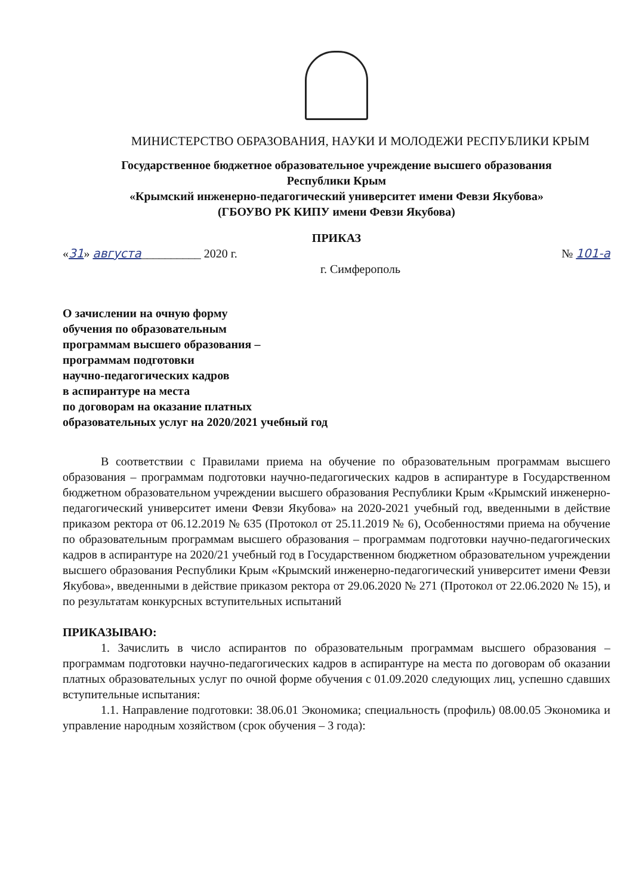МИНИСТЕРСТВО ОБРАЗОВАНИЯ, НАУКИ И МОЛОДЕЖИ РЕСПУБЛИКИ КРЫМ
Государственное бюджетное образовательное учреждение высшего образования
Республики Крым
«Крымский инженерно-педагогический университет имени Февзи Якубова»
(ГБОУВО РК КИПУ имени Февзи Якубова)
ПРИКАЗ
«31» августа__________ 2020 г. № 101-а
г. Симферополь
О зачислении на очную форму
обучения по образовательным
программам высшего образования –
программам подготовки
научно-педагогических кадров
в аспирантуре на места
по договорам на оказание платных
образовательных услуг на 2020/2021 учебный год
В соответствии с Правилами приема на обучение по образовательным программам высшего образования – программам подготовки научно-педагогических кадров в аспирантуре в Государственном бюджетном образовательном учреждении высшего образования Республики Крым «Крымский инженерно-педагогический университет имени Февзи Якубова» на 2020-2021 учебный год, введенными в действие приказом ректора от 06.12.2019 № 635 (Протокол от 25.11.2019 № 6), Особенностями приема на обучение по образовательным программам высшего образования – программам подготовки научно-педагогических кадров в аспирантуре на 2020/21 учебный год в Государственном бюджетном образовательном учреждении высшего образования Республики Крым «Крымский инженерно-педагогический университет имени Февзи Якубова», введенными в действие приказом ректора от 29.06.2020 № 271 (Протокол от 22.06.2020 № 15), и по результатам конкурсных вступительных испытаний
ПРИКАЗЫВАЮ:
1. Зачислить в число аспирантов по образовательным программам высшего образования – программам подготовки научно-педагогических кадров в аспирантуре на места по договорам об оказании платных образовательных услуг по очной форме обучения с 01.09.2020 следующих лиц, успешно сдавших вступительные испытания:
1.1. Направление подготовки: 38.06.01 Экономика; специальность (профиль) 08.00.05 Экономика и управление народным хозяйством (срок обучения – 3 года):